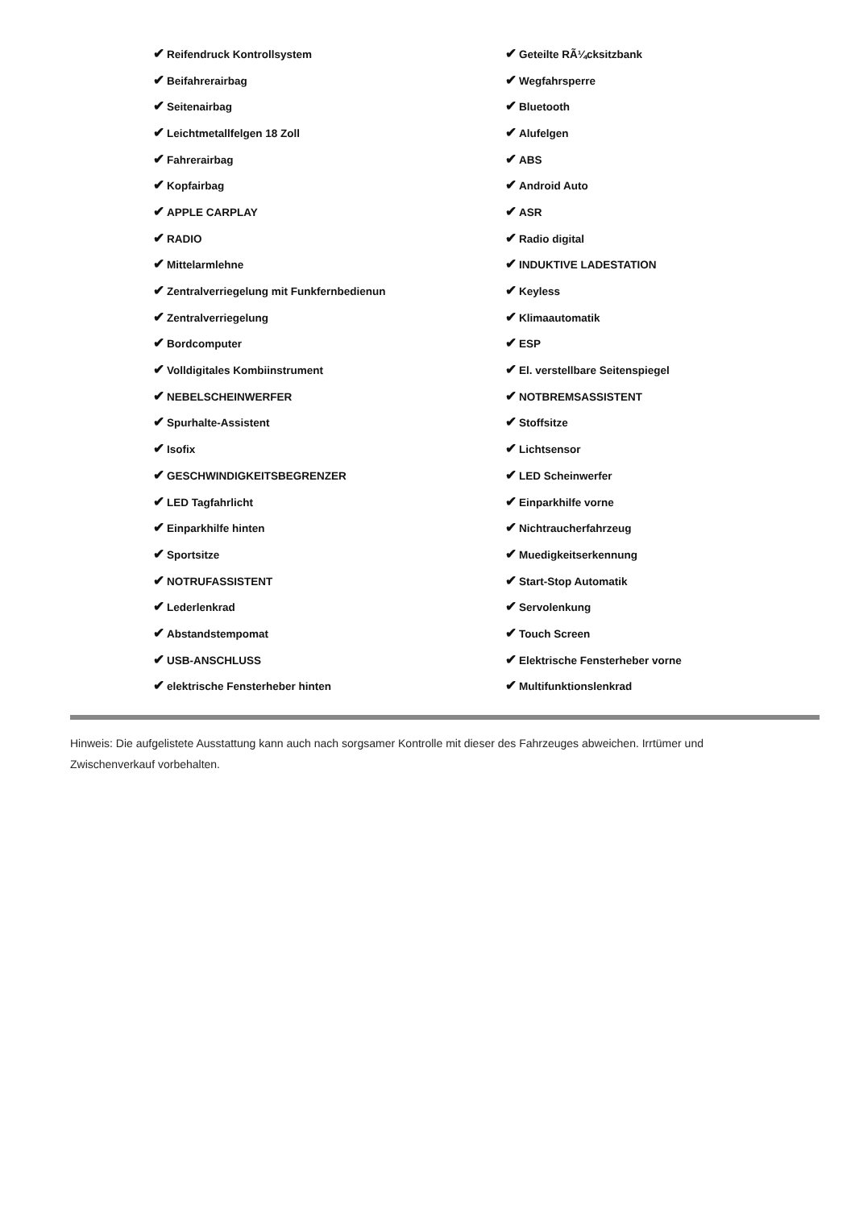| ✔ Reifendruck Kontrollsystem | ✔ Geteilte RÃ¼cksitzbank |
| ✔ Beifahrerairbag | ✔ Wegfahrsperre |
| ✔ Seitenairbag | ✔ Bluetooth |
| ✔ Leichtmetallfelgen 18 Zoll | ✔ Alufelgen |
| ✔ Fahrerairbag | ✔ ABS |
| ✔ Kopfairbag | ✔ Android Auto |
| ✔ APPLE CARPLAY | ✔ ASR |
| ✔ RADIO | ✔ Radio digital |
| ✔ Mittelarmlehne | ✔ INDUKTIVE LADESTATION |
| ✔ Zentralverriegelung mit Funkfernbedienun | ✔ Keyless |
| ✔ Zentralverriegelung | ✔ Klimaautomatik |
| ✔ Bordcomputer | ✔ ESP |
| ✔ Volldigitales Kombiinstrument | ✔ El. verstellbare Seitenspiegel |
| ✔ NEBELSCHEINWERFER | ✔ NOTBREMSASSISTENT |
| ✔ Spurhalte-Assistent | ✔ Stoffsitze |
| ✔ Isofix | ✔ Lichtsensor |
| ✔ GESCHWINDIGKEITSBEGRENZER | ✔ LED Scheinwerfer |
| ✔ LED Tagfahrlicht | ✔ Einparkhilfe vorne |
| ✔ Einparkhilfe hinten | ✔ Nichtraucherfahrzeug |
| ✔ Sportsitze | ✔ Muedigkeitserkennung |
| ✔ NOTRUFASSISTENT | ✔ Start-Stop Automatik |
| ✔ Lederlenkrad | ✔ Servolenkung |
| ✔ Abstandstempomat | ✔ Touch Screen |
| ✔ USB-ANSCHLUSS | ✔ Elektrische Fensterheber vorne |
| ✔ elektrische Fensterheber hinten | ✔ Multifunktionslenkrad |
Hinweis: Die aufgelistete Ausstattung kann auch nach sorgsamer Kontrolle mit dieser des Fahrzeuges abweichen. Irrtümer und Zwischenverkauf vorbehalten.